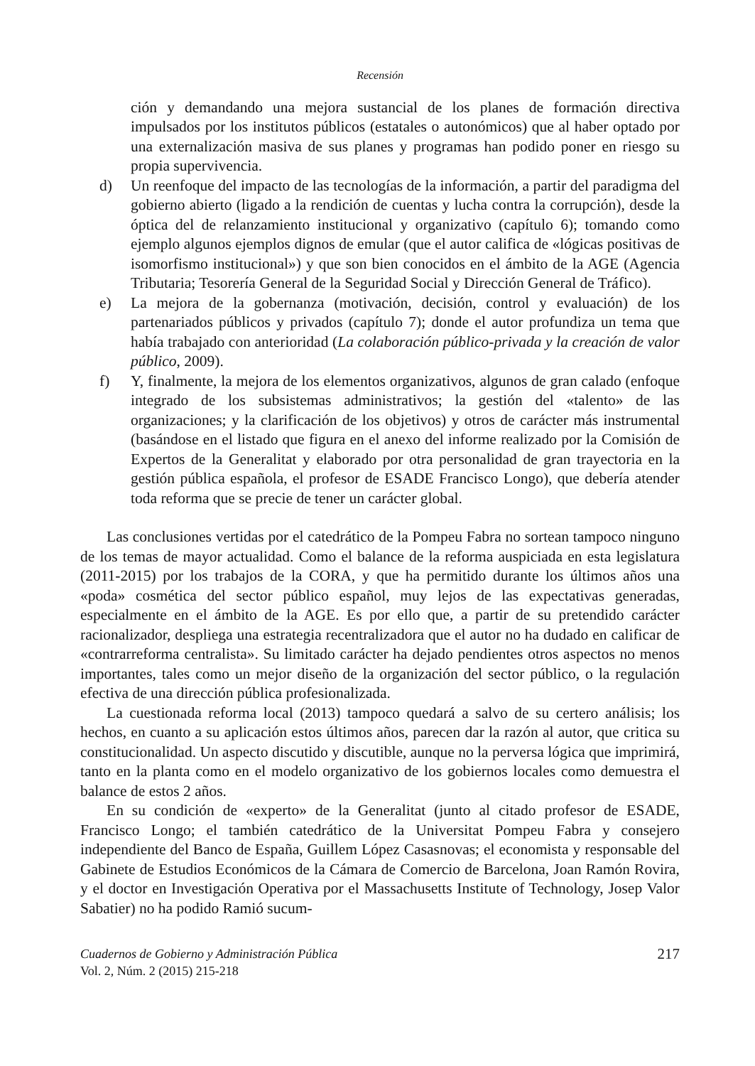Recensión
ción y demandando una mejora sustancial de los planes de formación directiva impulsados por los institutos públicos (estatales o autonómicos) que al haber optado por una externalización masiva de sus planes y programas han podido poner en riesgo su propia supervivencia.
d) Un reenfoque del impacto de las tecnologías de la información, a partir del paradigma del gobierno abierto (ligado a la rendición de cuentas y lucha contra la corrupción), desde la óptica del de relanzamiento institucional y organizativo (capítulo 6); tomando como ejemplo algunos ejemplos dignos de emular (que el autor califica de «lógicas positivas de isomorfismo institucional») y que son bien conocidos en el ámbito de la AGE (Agencia Tributaria; Tesorería General de la Seguridad Social y Dirección General de Tráfico).
e) La mejora de la gobernanza (motivación, decisión, control y evaluación) de los partenariados públicos y privados (capítulo 7); donde el autor profundiza un tema que había trabajado con anterioridad (La colaboración público-privada y la creación de valor público, 2009).
f) Y, finalmente, la mejora de los elementos organizativos, algunos de gran calado (enfoque integrado de los subsistemas administrativos; la gestión del «talento» de las organizaciones; y la clarificación de los objetivos) y otros de carácter más instrumental (basándose en el listado que figura en el anexo del informe realizado por la Comisión de Expertos de la Generalitat y elaborado por otra personalidad de gran trayectoria en la gestión pública española, el profesor de ESADE Francisco Longo), que debería atender toda reforma que se precie de tener un carácter global.
Las conclusiones vertidas por el catedrático de la Pompeu Fabra no sortean tampoco ninguno de los temas de mayor actualidad. Como el balance de la reforma auspiciada en esta legislatura (2011-2015) por los trabajos de la CORA, y que ha permitido durante los últimos años una «poda» cosmética del sector público español, muy lejos de las expectativas generadas, especialmente en el ámbito de la AGE. Es por ello que, a partir de su pretendido carácter racionalizador, despliega una estrategia recentralizadora que el autor no ha dudado en calificar de «contrarreforma centralista». Su limitado carácter ha dejado pendientes otros aspectos no menos importantes, tales como un mejor diseño de la organización del sector público, o la regulación efectiva de una dirección pública profesionalizada.
La cuestionada reforma local (2013) tampoco quedará a salvo de su certero análisis; los hechos, en cuanto a su aplicación estos últimos años, parecen dar la razón al autor, que critica su constitucionalidad. Un aspecto discutido y discutible, aunque no la perversa lógica que imprimirá, tanto en la planta como en el modelo organizativo de los gobiernos locales como demuestra el balance de estos 2 años.
En su condición de «experto» de la Generalitat (junto al citado profesor de ESADE, Francisco Longo; el también catedrático de la Universitat Pompeu Fabra y consejero independiente del Banco de España, Guillem López Casasnovas; el economista y responsable del Gabinete de Estudios Económicos de la Cámara de Comercio de Barcelona, Joan Ramón Rovira, y el doctor en Investigación Operativa por el Massachusetts Institute of Technology, Josep Valor Sabatier) no ha podido Ramió sucum-
Cuadernos de Gobierno y Administración Pública
Vol. 2, Núm. 2 (2015) 215-218
217